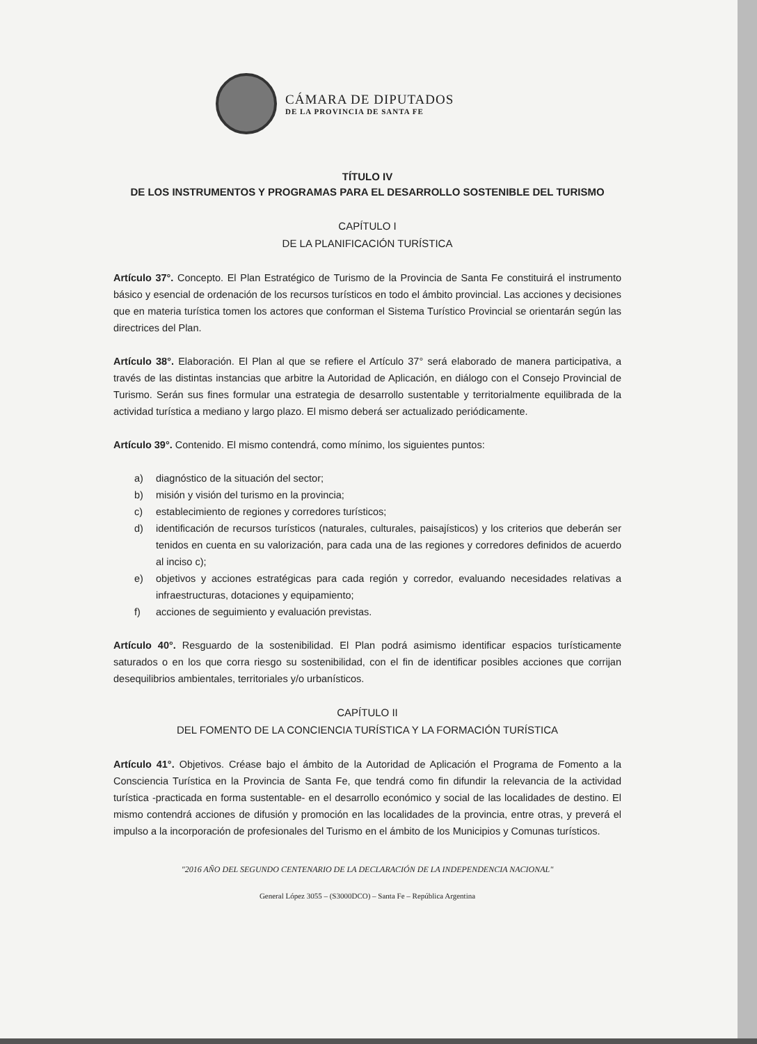CÁMARA DE DIPUTADOS
DE LA PROVINCIA DE SANTA FE
TÍTULO IV
DE LOS INSTRUMENTOS Y PROGRAMAS PARA EL DESARROLLO SOSTENIBLE DEL TURISMO
CAPÍTULO I
DE LA PLANIFICACIÓN TURÍSTICA
Artículo 37°. Concepto. El Plan Estratégico de Turismo de la Provincia de Santa Fe constituirá el instrumento básico y esencial de ordenación de los recursos turísticos en todo el ámbito provincial. Las acciones y decisiones que en materia turística tomen los actores que conforman el Sistema Turístico Provincial se orientarán según las directrices del Plan.
Artículo 38°. Elaboración. El Plan al que se refiere el Artículo 37° será elaborado de manera participativa, a través de las distintas instancias que arbitre la Autoridad de Aplicación, en diálogo con el Consejo Provincial de Turismo. Serán sus fines formular una estrategia de desarrollo sustentable y territorialmente equilibrada de la actividad turística a mediano y largo plazo. El mismo deberá ser actualizado periódicamente.
Artículo 39°. Contenido. El mismo contendrá, como mínimo, los siguientes puntos:
a) diagnóstico de la situación del sector;
b) misión y visión del turismo en la provincia;
c) establecimiento de regiones y corredores turísticos;
d) identificación de recursos turísticos (naturales, culturales, paisajísticos) y los criterios que deberán ser tenidos en cuenta en su valorización, para cada una de las regiones y corredores definidos de acuerdo al inciso c);
e) objetivos y acciones estratégicas para cada región y corredor, evaluando necesidades relativas a infraestructuras, dotaciones y equipamiento;
f) acciones de seguimiento y evaluación previstas.
Artículo 40°. Resguardo de la sostenibilidad. El Plan podrá asimismo identificar espacios turísticamente saturados o en los que corra riesgo su sostenibilidad, con el fin de identificar posibles acciones que corrijan desequilibrios ambientales, territoriales y/o urbanísticos.
CAPÍTULO II
DEL FOMENTO DE LA CONCIENCIA TURÍSTICA Y LA FORMACIÓN TURÍSTICA
Artículo 41°. Objetivos. Créase bajo el ámbito de la Autoridad de Aplicación el Programa de Fomento a la Consciencia Turística en la Provincia de Santa Fe, que tendrá como fin difundir la relevancia de la actividad turística -practicada en forma sustentable- en el desarrollo económico y social de las localidades de destino. El mismo contendrá acciones de difusión y promoción en las localidades de la provincia, entre otras, y preverá el impulso a la incorporación de profesionales del Turismo en el ámbito de los Municipios y Comunas turísticos.
"2016 AÑO DEL SEGUNDO CENTENARIO DE LA DECLARACIÓN DE LA INDEPENDENCIA NACIONAL"
General López 3055 – (S3000DCO) – Santa Fe – República Argentina